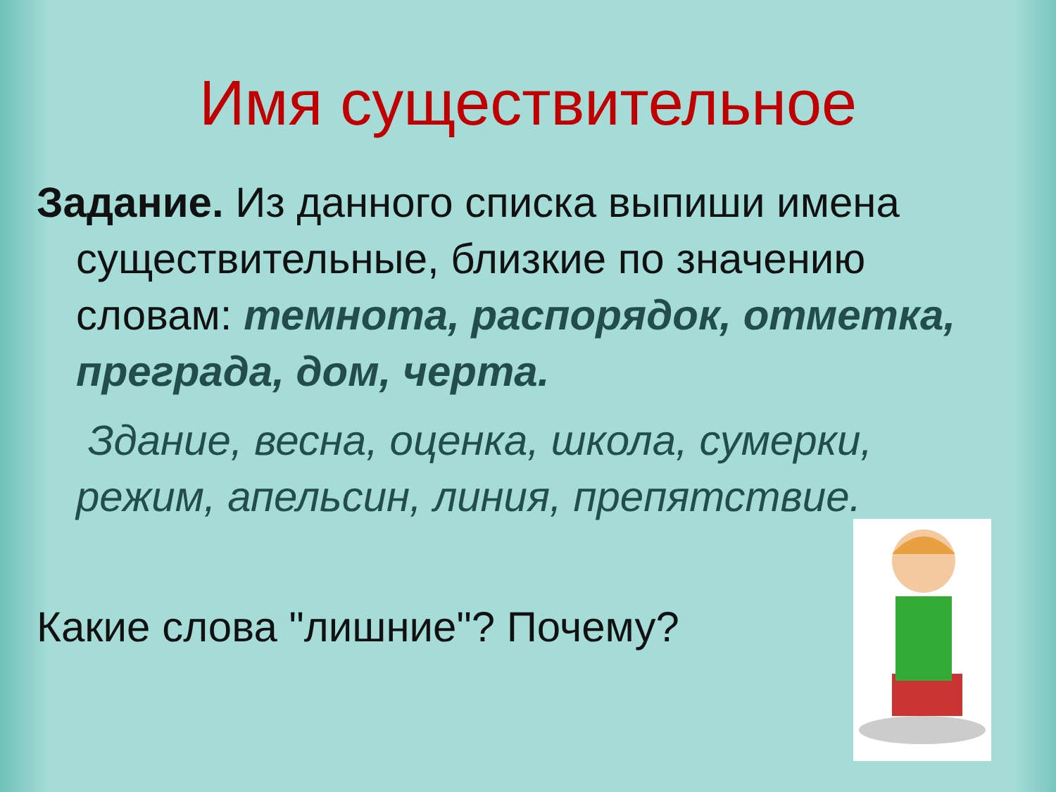Имя существительное
Задание. Из данного списка выпиши имена существительные, близкие по значению словам: темнота, распорядок, отметка, преграда, дом, черта.
Здание, весна, оценка, школа, сумерки, режим, апельсин, линия, препятствие.
Какие слова "лишние"? Почему?